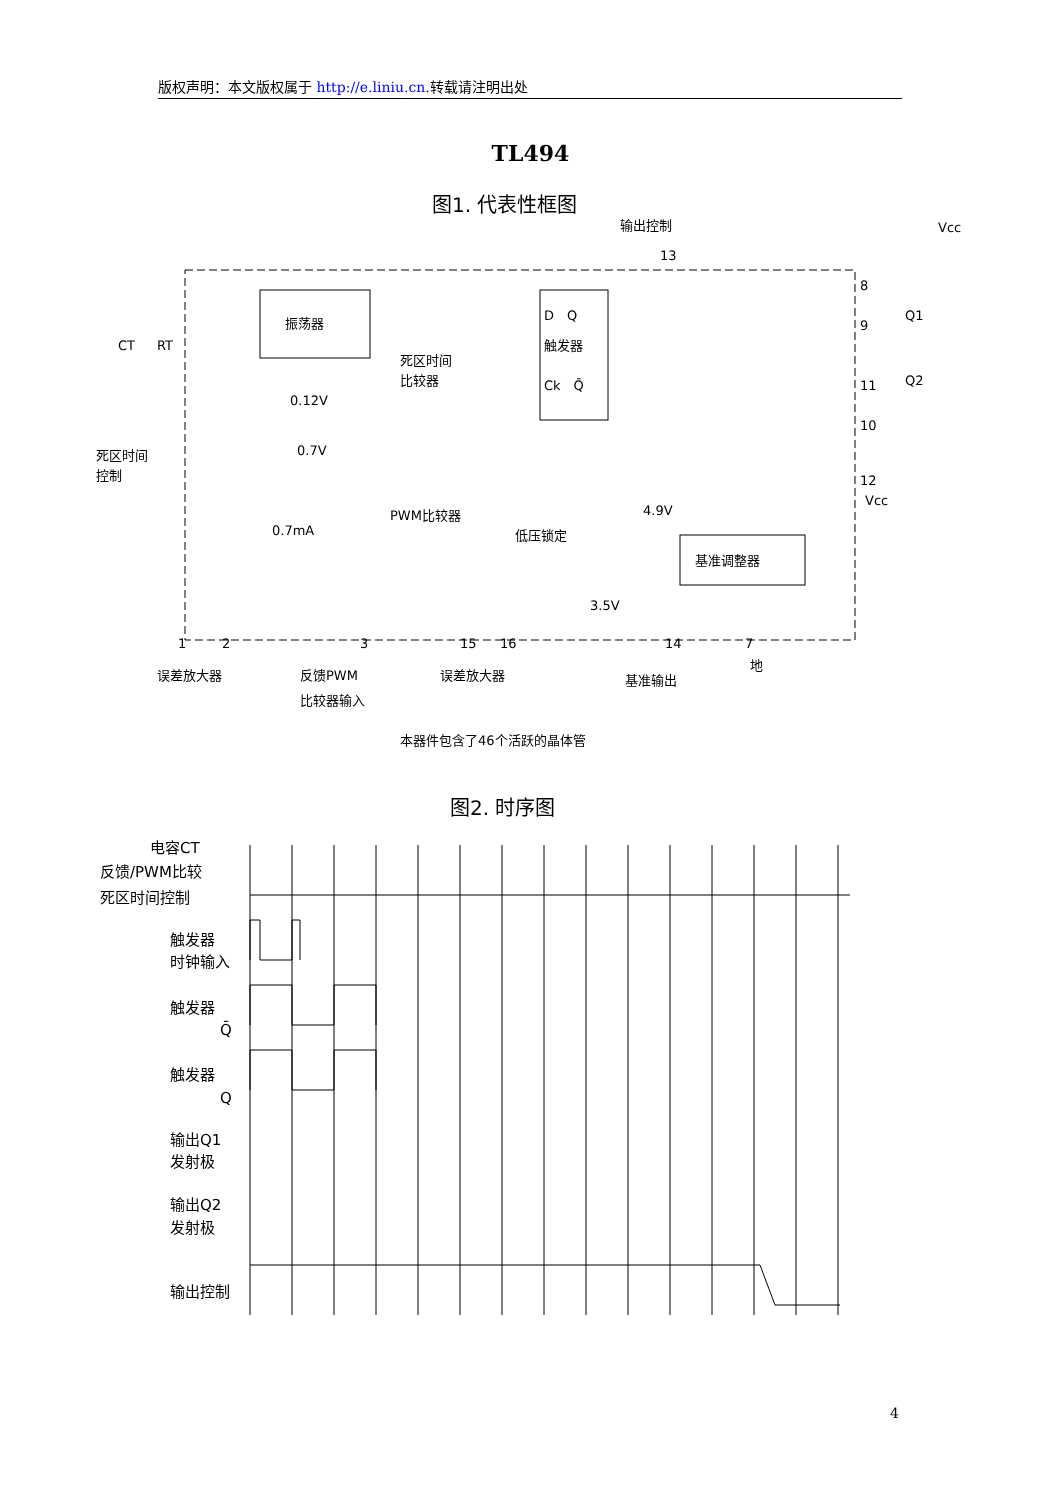版权声明：本文版权属于 http://e.liniu.cn.转载请注明出处
TL494
图1. 代表性框图
输出控制
Vcc
振荡器
D　Q
触发器
Ck　Q̄
死区时间
比较器
死区时间
控制
PWM比较器
低压锁定
基准调整器
RT
CT
0.12V
0.7V
0.7mA
4.9V
3.5V
Vcc
误差放大器
反馈PWM
比较器输入
误差放大器
基准输出
地
本器件包含了46个活跃的晶体管
1
2
3
15
16
14
7
13
8
9
11
10
12
Q1
Q2
图2. 时序图
电容CT
反馈/PWM比较
死区时间控制
触发器
时钟输入
触发器
Q̄
触发器
Q
输出Q1
发射极
输出Q2
发射极
输出控制
4